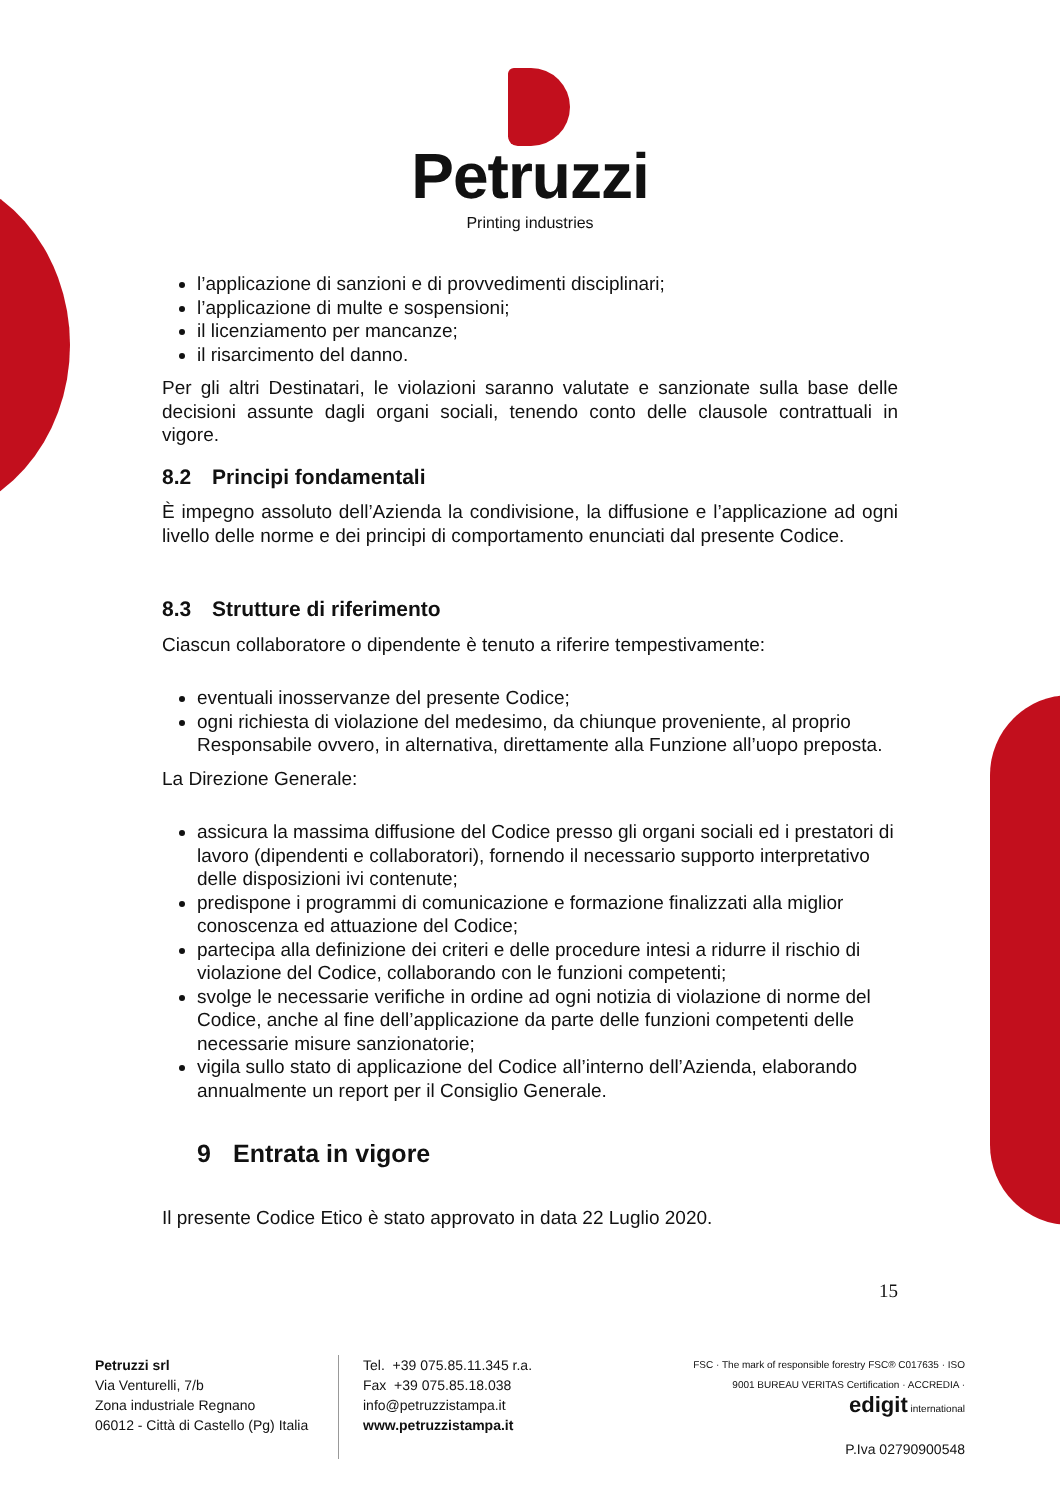Petruzzi
Printing industries
l’applicazione di sanzioni e di provvedimenti disciplinari;
l’applicazione di multe e sospensioni;
il licenziamento per mancanze;
il risarcimento del danno.
Per gli altri Destinatari, le violazioni saranno valutate e sanzionate sulla base delle decisioni assunte dagli organi sociali, tenendo conto delle clausole contrattuali in vigore.
8.2 Principi fondamentali
È impegno assoluto dell’Azienda la condivisione, la diffusione e l’applicazione ad ogni livello delle norme e dei principi di comportamento enunciati dal presente Codice.
8.3 Strutture di riferimento
Ciascun collaboratore o dipendente è tenuto a riferire tempestivamente:
eventuali inosservanze del presente Codice;
ogni richiesta di violazione del medesimo, da chiunque proveniente, al proprio Responsabile ovvero, in alternativa, direttamente alla Funzione all’uopo preposta.
La Direzione Generale:
assicura la massima diffusione del Codice presso gli organi sociali ed i prestatori di lavoro (dipendenti e collaboratori), fornendo il necessario supporto interpretativo delle disposizioni ivi contenute;
predispone i programmi di comunicazione e formazione finalizzati alla miglior conoscenza ed attuazione del Codice;
partecipa alla definizione dei criteri e delle procedure intesi a ridurre il rischio di violazione del Codice, collaborando con le funzioni competenti;
svolge le necessarie verifiche in ordine ad ogni notizia di violazione di norme del Codice, anche al fine dell’applicazione da parte delle funzioni competenti delle necessarie misure sanzionatorie;
vigila sullo stato di applicazione del Codice all’interno dell’Azienda, elaborando annualmente un report per il Consiglio Generale.
9 Entrata in vigore
Il presente Codice Etico è stato approvato in data 22 Luglio 2020.
15
Petruzzi srl
Via Venturelli, 7/b
Zona industriale Regnano
06012 - Città di Castello (Pg) Italia
Tel. +39 075.85.11.345 r.a.
Fax +39 075.85.18.038
info@petruzzistampa.it
www.petruzzistampa.it
FSC · The mark of responsible forestry FSC® C017635 · ISO 9001 BUREAU VERITAS Certification · ACCREDIA · edigit international
P.Iva 02790900548